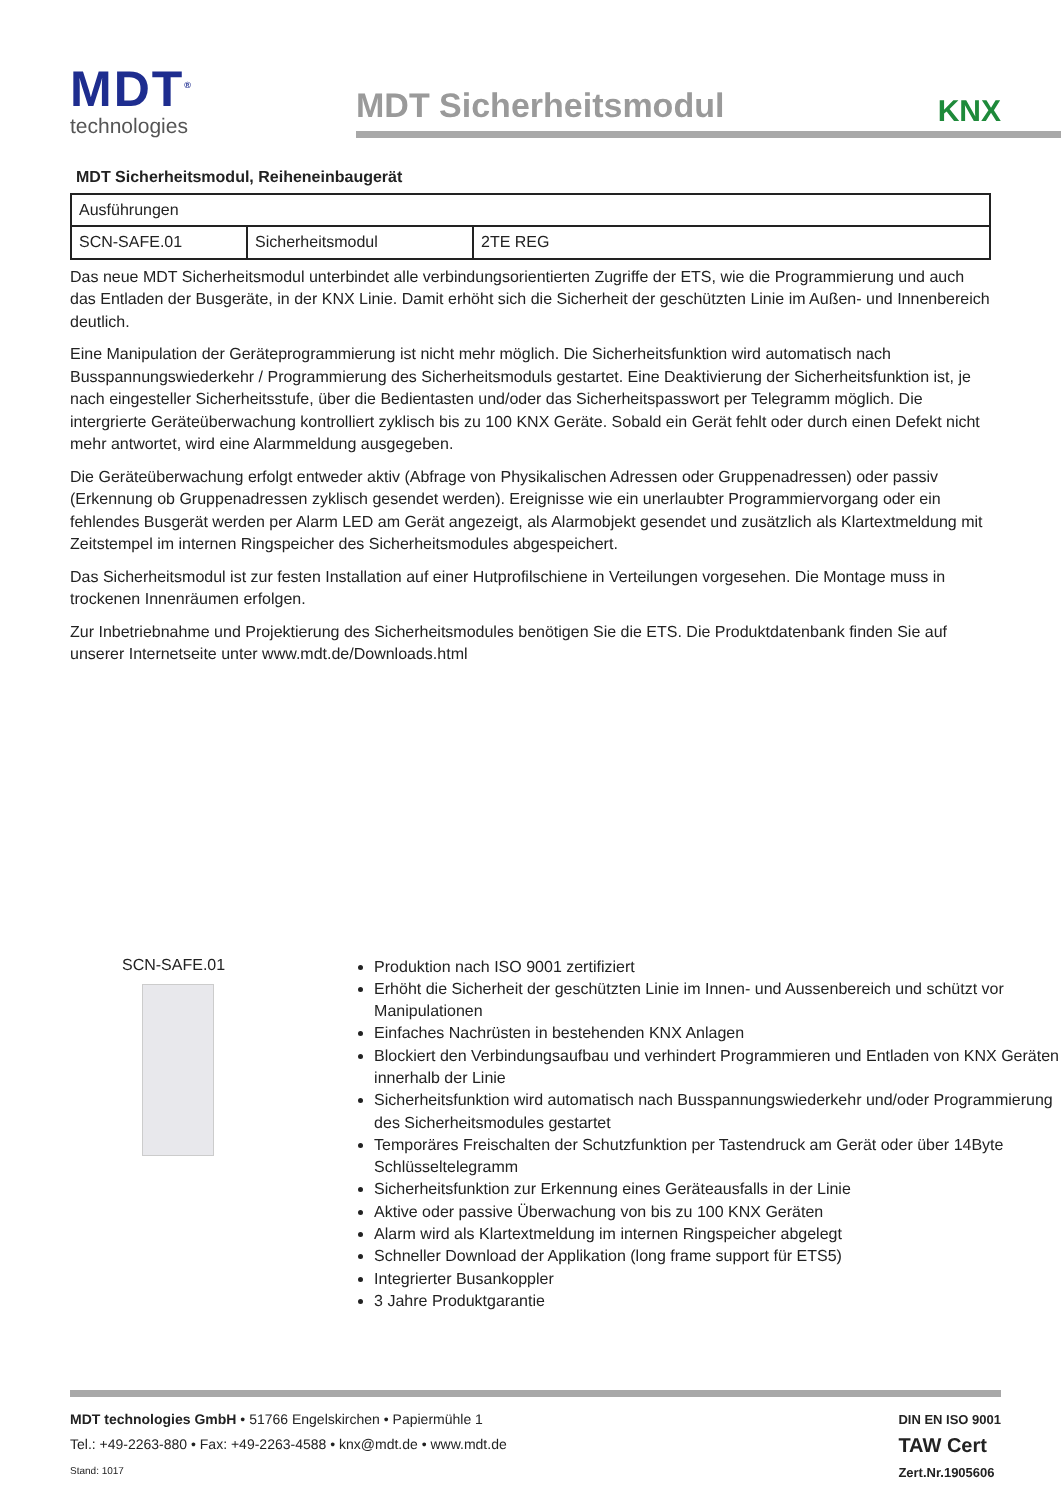MDT<sup>®</sup>
technologies
MDT Sicherheitsmodul
KNX
MDT Sicherheitsmodul, Reiheneinbaugerät
| Ausführungen | | |
| SCN-SAFE.01 | Sicherheitsmodul | 2TE REG |
Das neue MDT Sicherheitsmodul unterbindet alle verbindungsorientierten Zugriffe der ETS, wie die Programmierung und auch das Entladen der Busgeräte, in der KNX Linie. Damit erhöht sich die Sicherheit der geschützten Linie im Außen- und Innenbereich deutlich.
Eine Manipulation der Geräteprogrammierung ist nicht mehr möglich. Die Sicherheitsfunktion wird automatisch nach Busspannungswiederkehr / Programmierung des Sicherheitsmoduls gestartet. Eine Deaktivierung der Sicherheitsfunktion ist, je nach eingesteller Sicherheitsstufe, über die Bedientasten und/oder das Sicherheitspasswort per Telegramm möglich. Die intergrierte Geräteüberwachung kontrolliert zyklisch bis zu 100 KNX Geräte. Sobald ein Gerät fehlt oder durch einen Defekt nicht mehr antwortet, wird eine Alarmmeldung ausgegeben.
Die Geräteüberwachung erfolgt entweder aktiv (Abfrage von Physikalischen Adressen oder Gruppenadressen) oder passiv (Erkennung ob Gruppenadressen zyklisch gesendet werden). Ereignisse wie ein unerlaubter Programmiervorgang oder ein fehlendes Busgerät werden per Alarm LED am Gerät angezeigt, als Alarmobjekt gesendet und zusätzlich als Klartextmeldung mit Zeitstempel im internen Ringspeicher des Sicherheitsmodules abgespeichert.
Das Sicherheitsmodul ist zur festen Installation auf einer Hutprofilschiene in Verteilungen vorgesehen. Die Montage muss in trockenen Innenräumen erfolgen.
Zur Inbetriebnahme und Projektierung des Sicherheitsmodules benötigen Sie die ETS. Die Produktdatenbank finden Sie auf unserer Internetseite unter www.mdt.de/Downloads.html
SCN-SAFE.01
Produktion nach ISO 9001 zertifiziert
Erhöht die Sicherheit der geschützten Linie im Innen- und Aussenbereich und schützt vor Manipulationen
Einfaches Nachrüsten in bestehenden KNX Anlagen
Blockiert den Verbindungsaufbau und verhindert Programmieren und Entladen von KNX Geräten innerhalb der Linie
Sicherheitsfunktion wird automatisch nach Busspannungswiederkehr und/oder Programmierung des Sicherheitsmodules gestartet
Temporäres Freischalten der Schutzfunktion per Tastendruck am Gerät oder über 14Byte Schlüsseltelegramm
Sicherheitsfunktion zur Erkennung eines Geräteausfalls in der Linie
Aktive oder passive Überwachung von bis zu 100 KNX Geräten
Alarm wird als Klartextmeldung im internen Ringspeicher abgelegt
Schneller Download der Applikation (long frame support für ETS5)
Integrierter Busankoppler
3 Jahre Produktgarantie
MDT technologies GmbH • 51766 Engelskirchen • Papiermühle 1
Tel.: +49-2263-880 • Fax: +49-2263-4588 • knx@mdt.de • www.mdt.de
Stand: 1017
DIN EN ISO 9001
TAW Cert
Zert.Nr.1905606